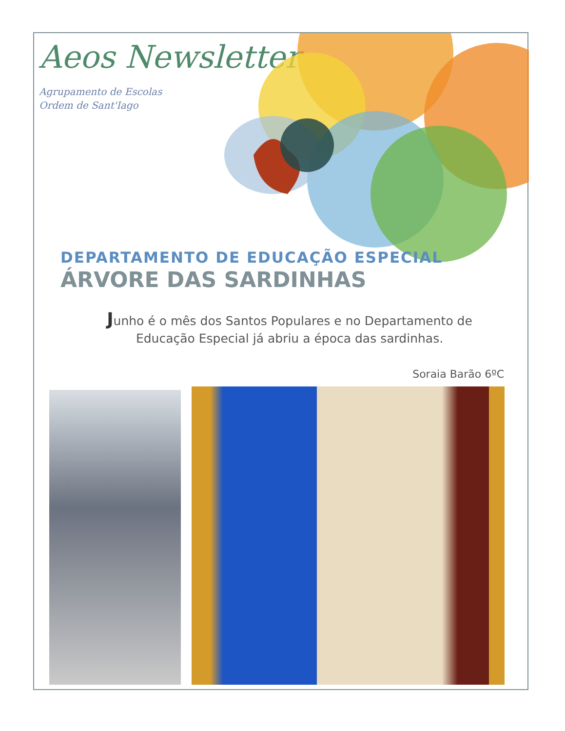Aeos Newsletter
Agrupamento de Escolas
Ordem de Sant'Iago
DEPARTAMENTO DE EDUCAÇÃO ESPECIAL
ÁRVORE DAS SARDINHAS
Junho é o mês dos Santos Populares e no Departamento de Educação Especial já abriu a época das sardinhas.
Soraia Barão 6ºC